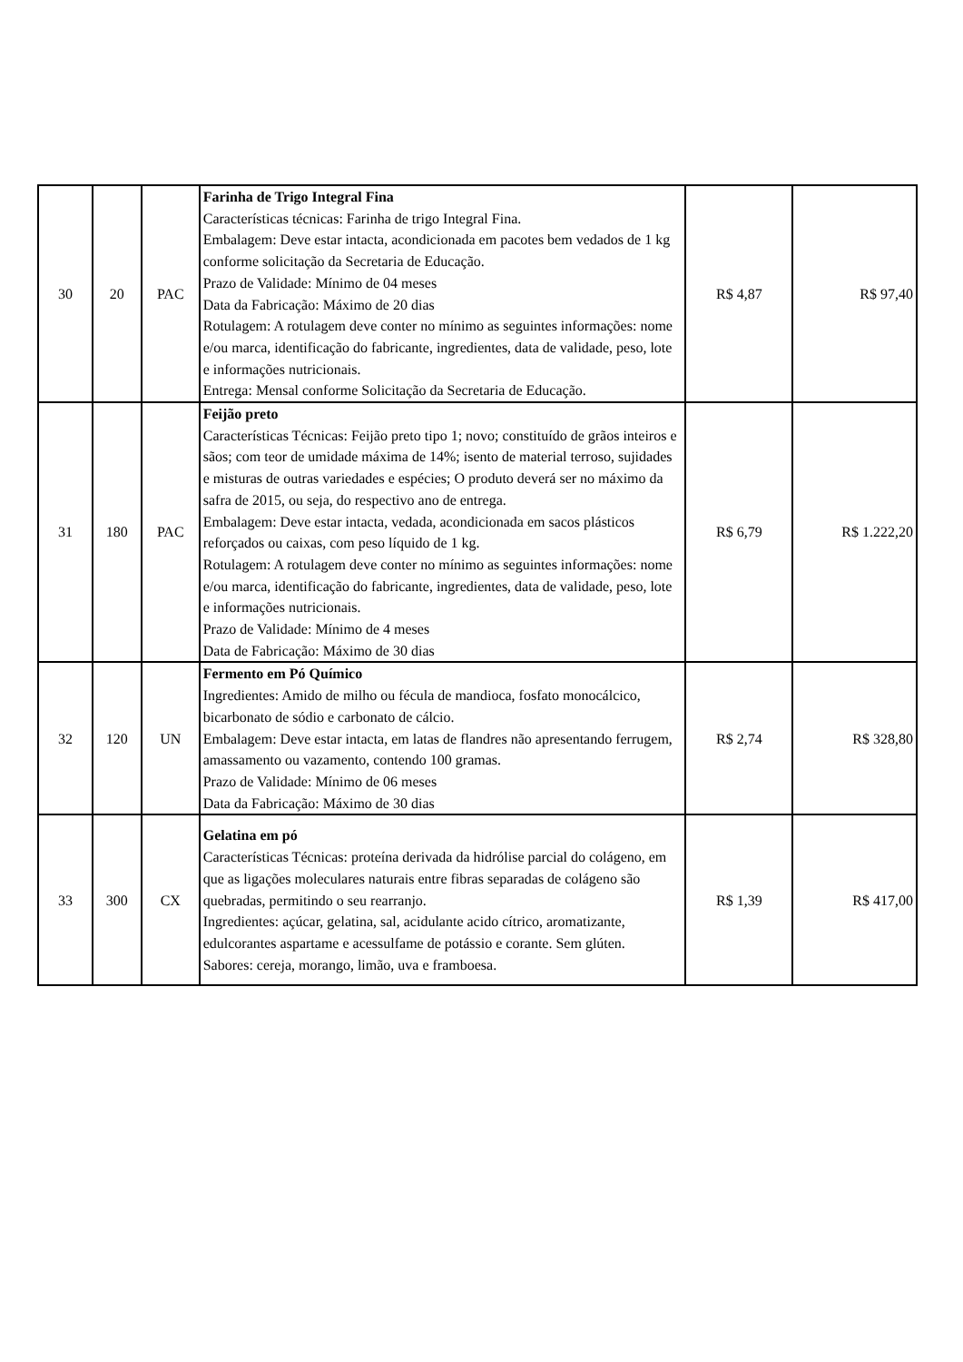| 30 | 20 | PAC | Farinha de Trigo Integral Fina Características técnicas: Farinha de trigo Integral Fina. Embalagem: Deve estar intacta, acondicionada em pacotes bem vedados de 1 kg conforme solicitação da Secretaria de Educação. Prazo de Validade: Mínimo de 04 meses Data da Fabricação: Máximo de 20 dias Rotulagem: A rotulagem deve conter no mínimo as seguintes informações: nome e/ou marca, identificação do fabricante, ingredientes, data de validade, peso, lote e informações nutricionais. Entrega: Mensal conforme Solicitação da Secretaria de Educação. | R$ 4,87 | R$ 97,40 |
| 31 | 180 | PAC | Feijão preto Características Técnicas: Feijão preto tipo 1; novo; constituído de grãos inteiros e sãos; com teor de umidade máxima de 14%; isento de material terroso, sujidades e misturas de outras variedades e espécies; O produto deverá ser no máximo da safra de 2015, ou seja, do respectivo ano de entrega. Embalagem: Deve estar intacta, vedada, acondicionada em sacos plásticos reforçados ou caixas, com peso líquido de 1 kg. Rotulagem: A rotulagem deve conter no mínimo as seguintes informações: nome e/ou marca, identificação do fabricante, ingredientes, data de validade, peso, lote e informações nutricionais. Prazo de Validade: Mínimo de 4 meses Data de Fabricação: Máximo de 30 dias | R$ 6,79 | R$ 1.222,20 |
| 32 | 120 | UN | Fermento em Pó Químico Ingredientes: Amido de milho ou fécula de mandioca, fosfato monocálcico, bicarbonato de sódio e carbonato de cálcio. Embalagem: Deve estar intacta, em latas de flandres não apresentando ferrugem, amassamento ou vazamento, contendo 100 gramas. Prazo de Validade: Mínimo de 06 meses Data da Fabricação: Máximo de 30 dias | R$ 2,74 | R$ 328,80 |
| 33 | 300 | CX | Gelatina em pó Características Técnicas: proteína derivada da hidrólise parcial do colágeno, em que as ligações moleculares naturais entre fibras separadas de colágeno são quebradas, permitindo o seu rearranjo. Ingredientes: açúcar, gelatina, sal, acidulante acido cítrico, aromatizante, edulcorantes aspartame e acessulfame de potássio e corante. Sem glúten. Sabores: cereja, morango, limão, uva e framboesa. | R$ 1,39 | R$ 417,00 |